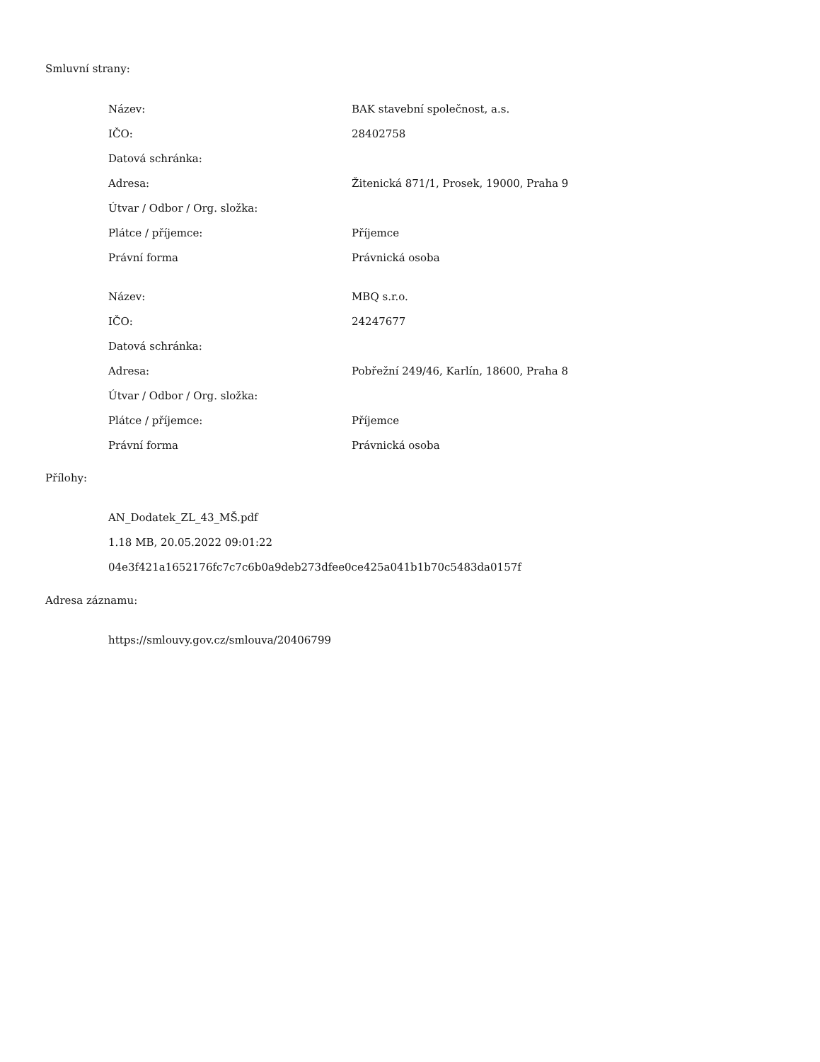Smluvní strany:
| Název: | BAK stavební společnost, a.s. |
| IČO: | 28402758 |
| Datová schránka: | |
| Adresa: | Žitenická 871/1, Prosek, 19000, Praha 9 |
| Útvar / Odbor / Org. složka: | |
| Plátce / příjemce: | Příjemce |
| Právní forma | Právnická osoba |
| Název: | MBQ s.r.o. |
| IČO: | 24247677 |
| Datová schránka: | |
| Adresa: | Pobřežní 249/46, Karlín, 18600, Praha 8 |
| Útvar / Odbor / Org. složka: | |
| Plátce / příjemce: | Příjemce |
| Právní forma | Právnická osoba |
Přílohy:
AN_Dodatek_ZL_43_MŠ.pdf
1.18 MB, 20.05.2022 09:01:22
04e3f421a1652176fc7c7c6b0a9deb273dfee0ce425a041b1b70c5483da0157f
Adresa záznamu:
https://smlouvy.gov.cz/smlouva/20406799